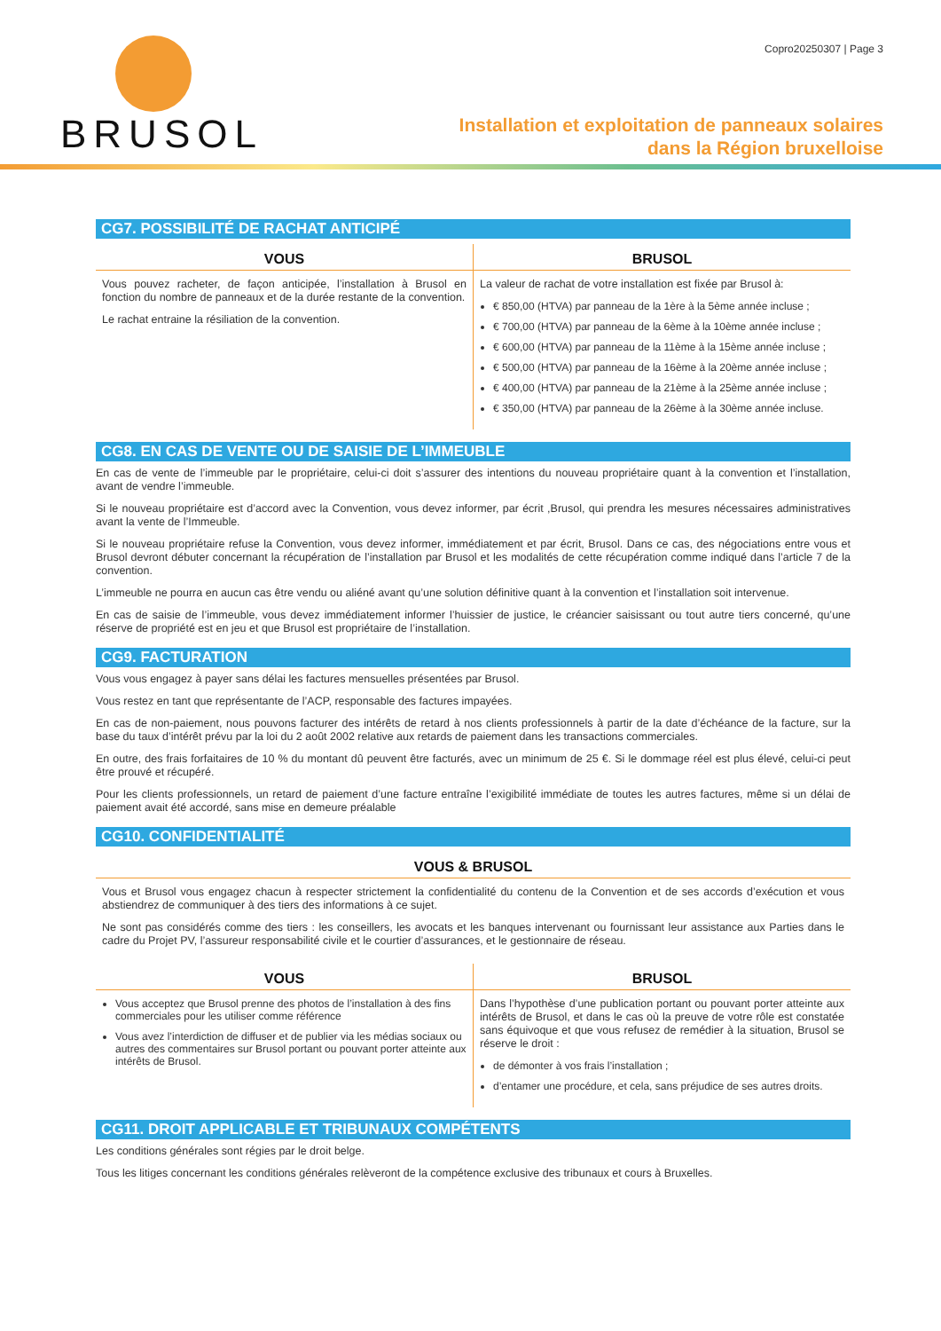BRUSOL
Copro20250307 | Page 3
Installation et exploitation de panneaux solaires
dans la Région bruxelloise
CG7. POSSIBILITÉ DE RACHAT ANTICIPÉ
| VOUS | BRUSOL |
| --- | --- |
| Vous pouvez racheter, de façon anticipée, l’installation à Brusol en fonction du nombre de panneaux et de la durée restante de la convention. Le rachat entraine la résiliation de la convention. | La valeur de rachat de votre installation est fixée par Brusol à: € 850,00 (HTVA) par panneau de la 1ère à la 5ème année incluse ; € 700,00 (HTVA) par panneau de la 6ème à la 10ème année incluse ; € 600,00 (HTVA) par panneau de la 11ème à la 15ème année incluse ; € 500,00 (HTVA) par panneau de la 16ème à la 20ème année incluse ; € 400,00 (HTVA) par panneau de la 21ème à la 25ème année incluse ; € 350,00 (HTVA) par panneau de la 26ème à la 30ème année incluse. |
CG8. EN CAS DE VENTE OU DE SAISIE DE L’IMMEUBLE
En cas de vente de l’immeuble par le propriétaire, celui-ci doit s’assurer des intentions du nouveau propriétaire quant à la convention et l’installation, avant de vendre l’immeuble.
Si le nouveau propriétaire est d’accord avec la Convention, vous devez informer, par écrit ,Brusol, qui prendra les mesures nécessaires administratives avant la vente de l’Immeuble.
Si le nouveau propriétaire refuse la Convention, vous devez informer, immédiatement et par écrit, Brusol. Dans ce cas, des négociations entre vous et Brusol devront débuter concernant la récupération de l’installation par Brusol et les modalités de cette récupération comme indiqué dans l’article 7 de la convention.
L’immeuble ne pourra en aucun cas être vendu ou aliéné avant qu’une solution définitive quant à la convention et l’installation soit intervenue.
En cas de saisie de l’immeuble, vous devez immédiatement informer l’huissier de justice, le créancier saisissant ou tout autre tiers concerné, qu’une réserve de propriété est en jeu et que Brusol est propriétaire de l’installation.
CG9. FACTURATION
Vous vous engagez à payer sans délai les factures mensuelles présentées par Brusol.
Vous restez en tant que représentante de l’ACP, responsable des factures impayées.
En cas de non-paiement, nous pouvons facturer des intérêts de retard à nos clients professionnels à partir de la date d’échéance de la facture, sur la base du taux d’intérêt prévu par la loi du 2 août 2002 relative aux retards de paiement dans les transactions commerciales.
En outre, des frais forfaitaires de 10 % du montant dû peuvent être facturés, avec un minimum de 25 €. Si le dommage réel est plus élevé, celui-ci peut être prouvé et récupéré.
Pour les clients professionnels, un retard de paiement d’une facture entraîne l’exigibilité immédiate de toutes les autres factures, même si un délai de paiement avait été accordé, sans mise en demeure préalable
CG10. CONFIDENTIALITÉ
| VOUS & BRUSOL |
| --- |
| Vous et Brusol vous engagez chacun à respecter strictement la confidentialité du contenu de la Convention et de ses accords d’exécution et vous abstiendrez de communiquer à des tiers des informations à ce sujet. Ne sont pas considérés comme des tiers : les conseillers, les avocats et les banques intervenant ou fournissant leur assistance aux Parties dans le cadre du Projet PV, l’assureur responsabilité civile et le courtier d’assurances, et le gestionnaire de réseau. |
| VOUS | BRUSOL |
| --- | --- |
| Vous acceptez que Brusol prenne des photos de l’installation à des fins commerciales pour les utiliser comme référence Vous avez l’interdiction de diffuser et de publier via les médias sociaux ou autres des commentaires sur Brusol portant ou pouvant porter atteinte aux intérêts de Brusol. | Dans l’hypothèse d’une publication portant ou pouvant porter atteinte aux intérêts de Brusol, et dans le cas où la preuve de votre rôle est constatée sans équivoque et que vous refusez de remédier à la situation, Brusol se réserve le droit : de démonter à vos frais l’installation ; d’entamer une procédure, et cela, sans préjudice de ses autres droits. |
CG11. DROIT APPLICABLE ET TRIBUNAUX COMPÉTENTS
Les conditions générales sont régies par le droit belge.
Tous les litiges concernant les conditions générales relèveront de la compétence exclusive des tribunaux et cours à Bruxelles.